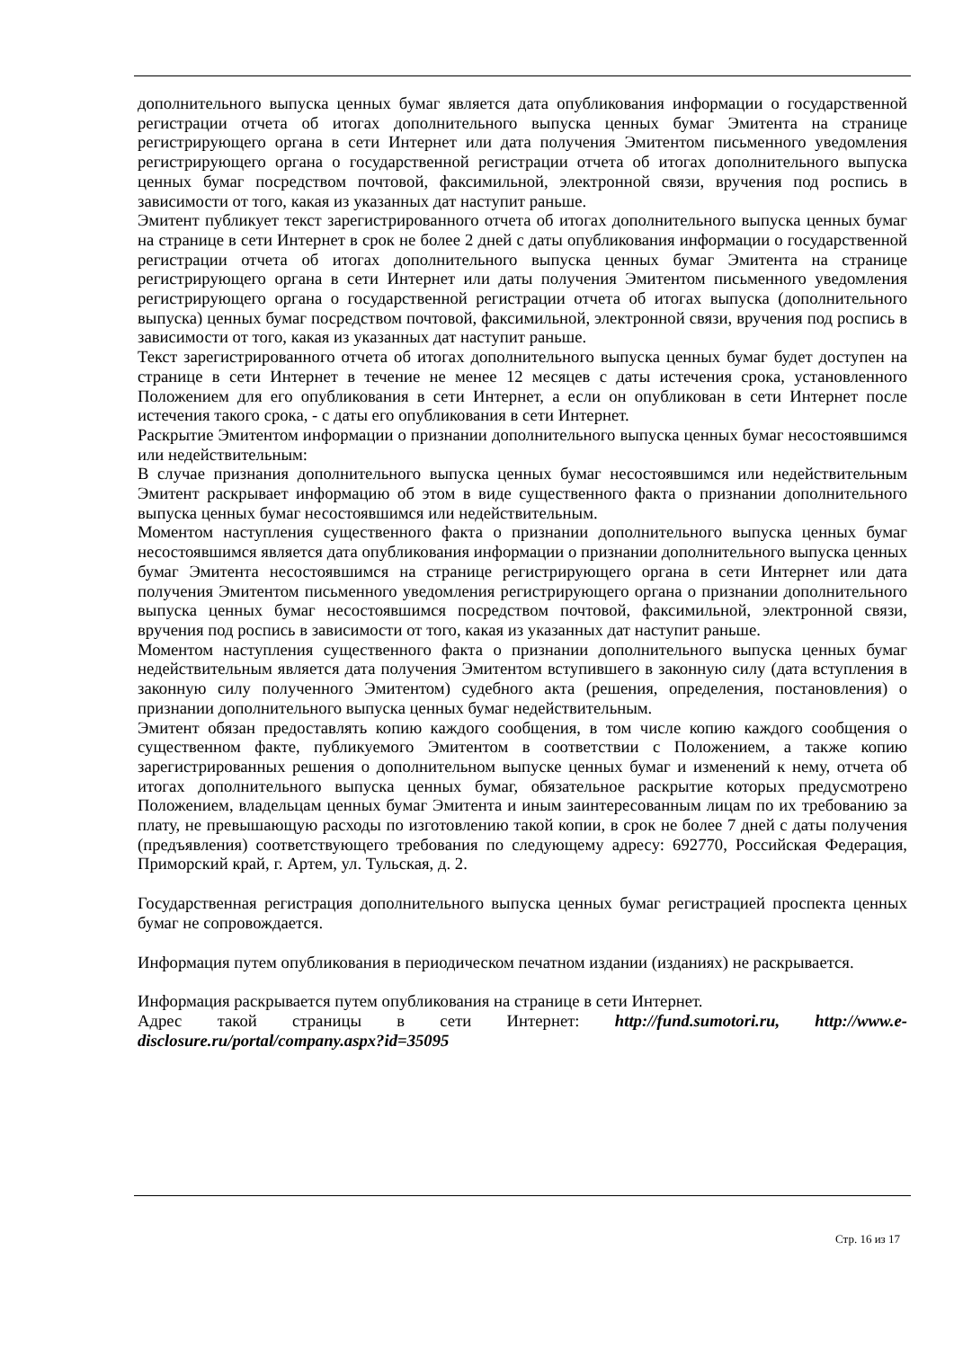дополнительного выпуска ценных бумаг является дата опубликования информации о государственной регистрации отчета об итогах дополнительного выпуска ценных бумаг Эмитента на странице регистрирующего органа в сети Интернет или дата получения Эмитентом письменного уведомления регистрирующего органа о государственной регистрации отчета об итогах дополнительного выпуска ценных бумаг посредством почтовой, факсимильной, электронной связи, вручения под роспись в зависимости от того, какая из указанных дат наступит раньше.
Эмитент публикует текст зарегистрированного отчета об итогах дополнительного выпуска ценных бумаг на странице в сети Интернет в срок не более 2 дней с даты опубликования информации о государственной регистрации отчета об итогах дополнительного выпуска ценных бумаг Эмитента на странице регистрирующего органа в сети Интернет или даты получения Эмитентом письменного уведомления регистрирующего органа о государственной регистрации отчета об итогах выпуска (дополнительного выпуска) ценных бумаг посредством почтовой, факсимильной, электронной связи, вручения под роспись в зависимости от того, какая из указанных дат наступит раньше.
Текст зарегистрированного отчета об итогах дополнительного выпуска ценных бумаг будет доступен на странице в сети Интернет в течение не менее 12 месяцев с даты истечения срока, установленного Положением для его опубликования в сети Интернет, а если он опубликован в сети Интернет после истечения такого срока, - с даты его опубликования в сети Интернет.
Раскрытие Эмитентом информации о признании дополнительного выпуска ценных бумаг несостоявшимся или недействительным:
В случае признания дополнительного выпуска ценных бумаг несостоявшимся или недействительным Эмитент раскрывает информацию об этом в виде существенного факта о признании дополнительного выпуска ценных бумаг несостоявшимся или недействительным.
Моментом наступления существенного факта о признании дополнительного выпуска ценных бумаг несостоявшимся является дата опубликования информации о признании дополнительного выпуска ценных бумаг Эмитента несостоявшимся на странице регистрирующего органа в сети Интернет или дата получения Эмитентом письменного уведомления регистрирующего органа о признании дополнительного выпуска ценных бумаг несостоявшимся посредством почтовой, факсимильной, электронной связи, вручения под роспись в зависимости от того, какая из указанных дат наступит раньше.
Моментом наступления существенного факта о признании дополнительного выпуска ценных бумаг недействительным является дата получения Эмитентом вступившего в законную силу (дата вступления в законную силу полученного Эмитентом) судебного акта (решения, определения, постановления) о признании дополнительного выпуска ценных бумаг недействительным.
Эмитент обязан предоставлять копию каждого сообщения, в том числе копию каждого сообщения о существенном факте, публикуемого Эмитентом в соответствии с Положением, а также копию зарегистрированных решения о дополнительном выпуске ценных бумаг и изменений к нему, отчета об итогах дополнительного выпуска ценных бумаг, обязательное раскрытие которых предусмотрено Положением, владельцам ценных бумаг Эмитента и иным заинтересованным лицам по их требованию за плату, не превышающую расходы по изготовлению такой копии, в срок не более 7 дней с даты получения (предъявления) соответствующего требования по следующему адресу: 692770, Российская Федерация, Приморский край, г. Артем, ул. Тульская, д. 2.
Государственная регистрация дополнительного выпуска ценных бумаг регистрацией проспекта ценных бумаг не сопровождается.
Информация путем опубликования в периодическом печатном издании (изданиях) не раскрывается.
Информация раскрывается путем опубликования на странице в сети Интернет.
Адрес такой страницы в сети Интернет: http://fund.sumotori.ru, http://www.e-disclosure.ru/portal/company.aspx?id=35095
Стр. 16 из 17